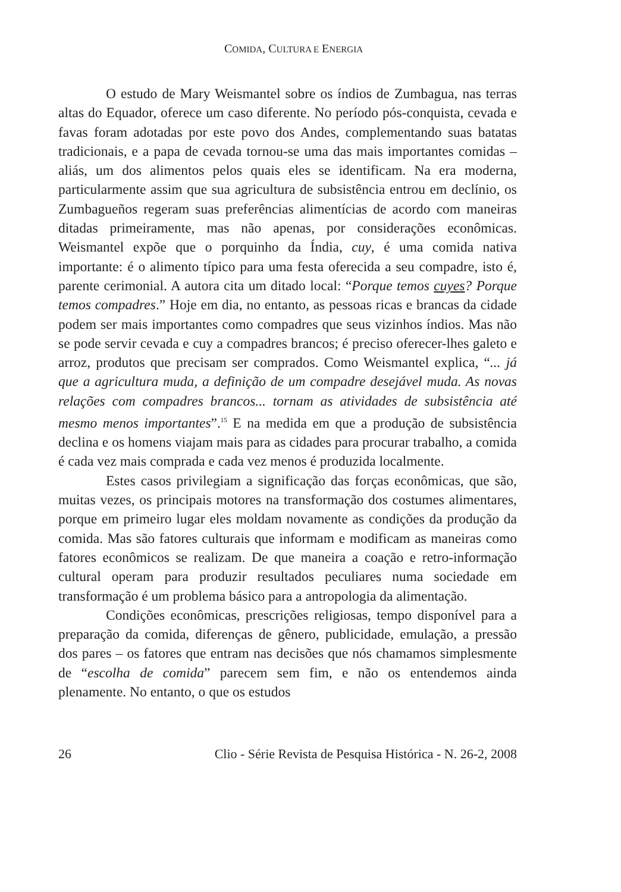COMIDA, CULTURA E ENERGIA
O estudo de Mary Weismantel sobre os índios de Zumbagua, nas terras altas do Equador, oferece um caso diferente. No período pós-conquista, cevada e favas foram adotadas por este povo dos Andes, complementando suas batatas tradicionais, e a papa de cevada tornou-se uma das mais importantes comidas – aliás, um dos alimentos pelos quais eles se identificam. Na era moderna, particularmente assim que sua agricultura de subsistência entrou em declínio, os Zumbagueños regeram suas preferências alimentícias de acordo com maneiras ditadas primeiramente, mas não apenas, por considerações econômicas. Weismantel expõe que o porquinho da Índia, cuy, é uma comida nativa importante: é o alimento típico para uma festa oferecida a seu compadre, isto é, parente cerimonial. A autora cita um ditado local: “Porque temos cuyes? Porque temos compadres.” Hoje em dia, no entanto, as pessoas ricas e brancas da cidade podem ser mais importantes como compadres que seus vizinhos índios. Mas não se pode servir cevada e cuy a compadres brancos; é preciso oferecer-lhes galeto e arroz, produtos que precisam ser comprados. Como Weismantel explica, “... já que a agricultura muda, a definição de um compadre desejável muda. As novas relações com compadres brancos... tornam as atividades de subsistência até mesmo menos importantes”.<sup>15</sup> E na medida em que a produção de subsistência declina e os homens viajam mais para as cidades para procurar trabalho, a comida é cada vez mais comprada e cada vez menos é produzida localmente.
Estes casos privilegiam a significação das forças econômicas, que são, muitas vezes, os principais motores na transformação dos costumes alimentares, porque em primeiro lugar eles moldam novamente as condições da produção da comida. Mas são fatores culturais que informam e modificam as maneiras como fatores econômicos se realizam. De que maneira a coação e retro-informação cultural operam para produzir resultados peculiares numa sociedade em transformação é um problema básico para a antropologia da alimentação.
Condições econômicas, prescrições religiosas, tempo disponível para a preparação da comida, diferenças de gênero, publicidade, emulação, a pressão dos pares – os fatores que entram nas decisões que nós chamamos simplesmente de “escolha de comida” parecem sem fim, e não os entendemos ainda plenamente. No entanto, o que os estudos
26 Clio - Série Revista de Pesquisa Histórica - N. 26-2, 2008